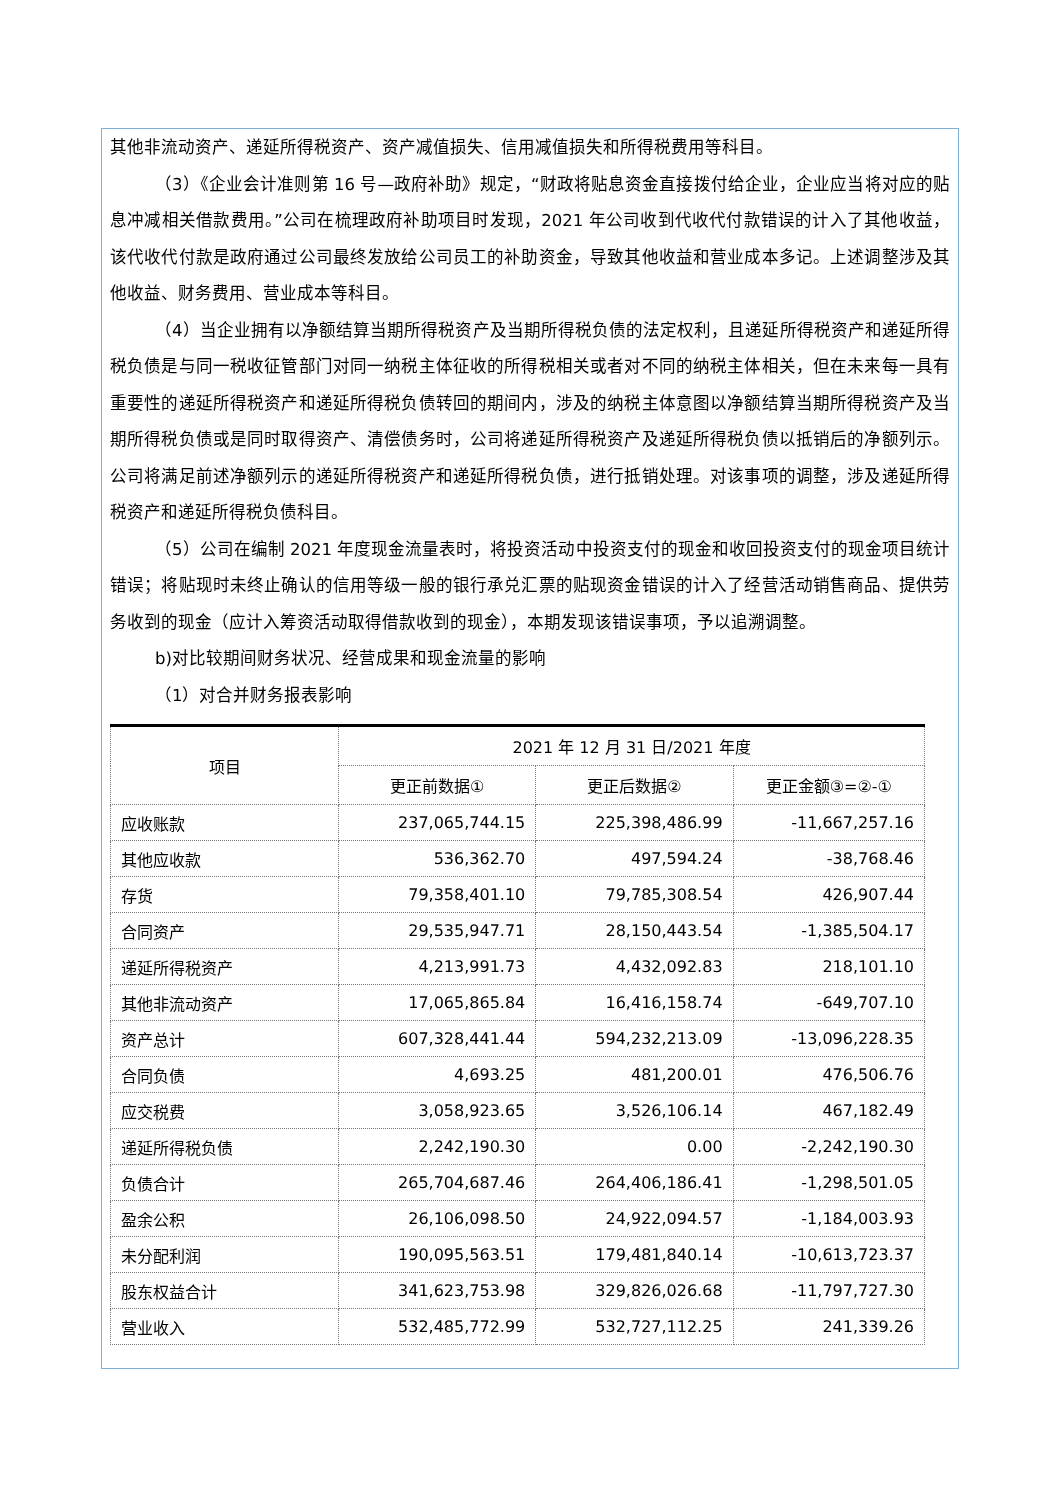其他非流动资产、递延所得税资产、资产减值损失、信用减值损失和所得税费用等科目。
（3）《企业会计准则第 16 号—政府补助》规定，“财政将贴息资金直接拨付给企业，企业应当将对应的贴息冲减相关借款费用。”公司在梳理政府补助项目时发现，2021 年公司收到代收代付款错误的计入了其他收益，该代收代付款是政府通过公司最终发放给公司员工的补助资金，导致其他收益和营业成本多记。上述调整涉及其他收益、财务费用、营业成本等科目。
（4）当企业拥有以净额结算当期所得税资产及当期所得税负债的法定权利，且递延所得税资产和递延所得税负债是与同一税收征管部门对同一纳税主体征收的所得税相关或者对不同的纳税主体相关，但在未来每一具有重要性的递延所得税资产和递延所得税负债转回的期间内，涉及的纳税主体意图以净额结算当期所得税资产及当期所得税负债或是同时取得资产、清偿债务时，公司将递延所得税资产及递延所得税负债以抵销后的净额列示。公司将满足前述净额列示的递延所得税资产和递延所得税负债，进行抵销处理。对该事项的调整，涉及递延所得税资产和递延所得税负债科目。
（5）公司在编制 2021 年度现金流量表时，将投资活动中投资支付的现金和收回投资支付的现金项目统计错误；将贴现时未终止确认的信用等级一般的银行承兑汇票的贴现资金错误的计入了经营活动销售商品、提供劳务收到的现金（应计入筹资活动取得借款收到的现金），本期发现该错误事项，予以追溯调整。
b)对比较期间财务状况、经营成果和现金流量的影响
（1）对合并财务报表影响
| 项目 | 2021 年 12 月 31 日/2021 年度 | | |
| --- | --- | --- | --- |
| | 更正前数据① | 更正后数据② | 更正金额③=②-① |
| 应收账款 | 237,065,744.15 | 225,398,486.99 | -11,667,257.16 |
| 其他应收款 | 536,362.70 | 497,594.24 | -38,768.46 |
| 存货 | 79,358,401.10 | 79,785,308.54 | 426,907.44 |
| 合同资产 | 29,535,947.71 | 28,150,443.54 | -1,385,504.17 |
| 递延所得税资产 | 4,213,991.73 | 4,432,092.83 | 218,101.10 |
| 其他非流动资产 | 17,065,865.84 | 16,416,158.74 | -649,707.10 |
| 资产总计 | 607,328,441.44 | 594,232,213.09 | -13,096,228.35 |
| 合同负债 | 4,693.25 | 481,200.01 | 476,506.76 |
| 应交税费 | 3,058,923.65 | 3,526,106.14 | 467,182.49 |
| 递延所得税负债 | 2,242,190.30 | 0.00 | -2,242,190.30 |
| 负债合计 | 265,704,687.46 | 264,406,186.41 | -1,298,501.05 |
| 盈余公积 | 26,106,098.50 | 24,922,094.57 | -1,184,003.93 |
| 未分配利润 | 190,095,563.51 | 179,481,840.14 | -10,613,723.37 |
| 股东权益合计 | 341,623,753.98 | 329,826,026.68 | -11,797,727.30 |
| 营业收入 | 532,485,772.99 | 532,727,112.25 | 241,339.26 |